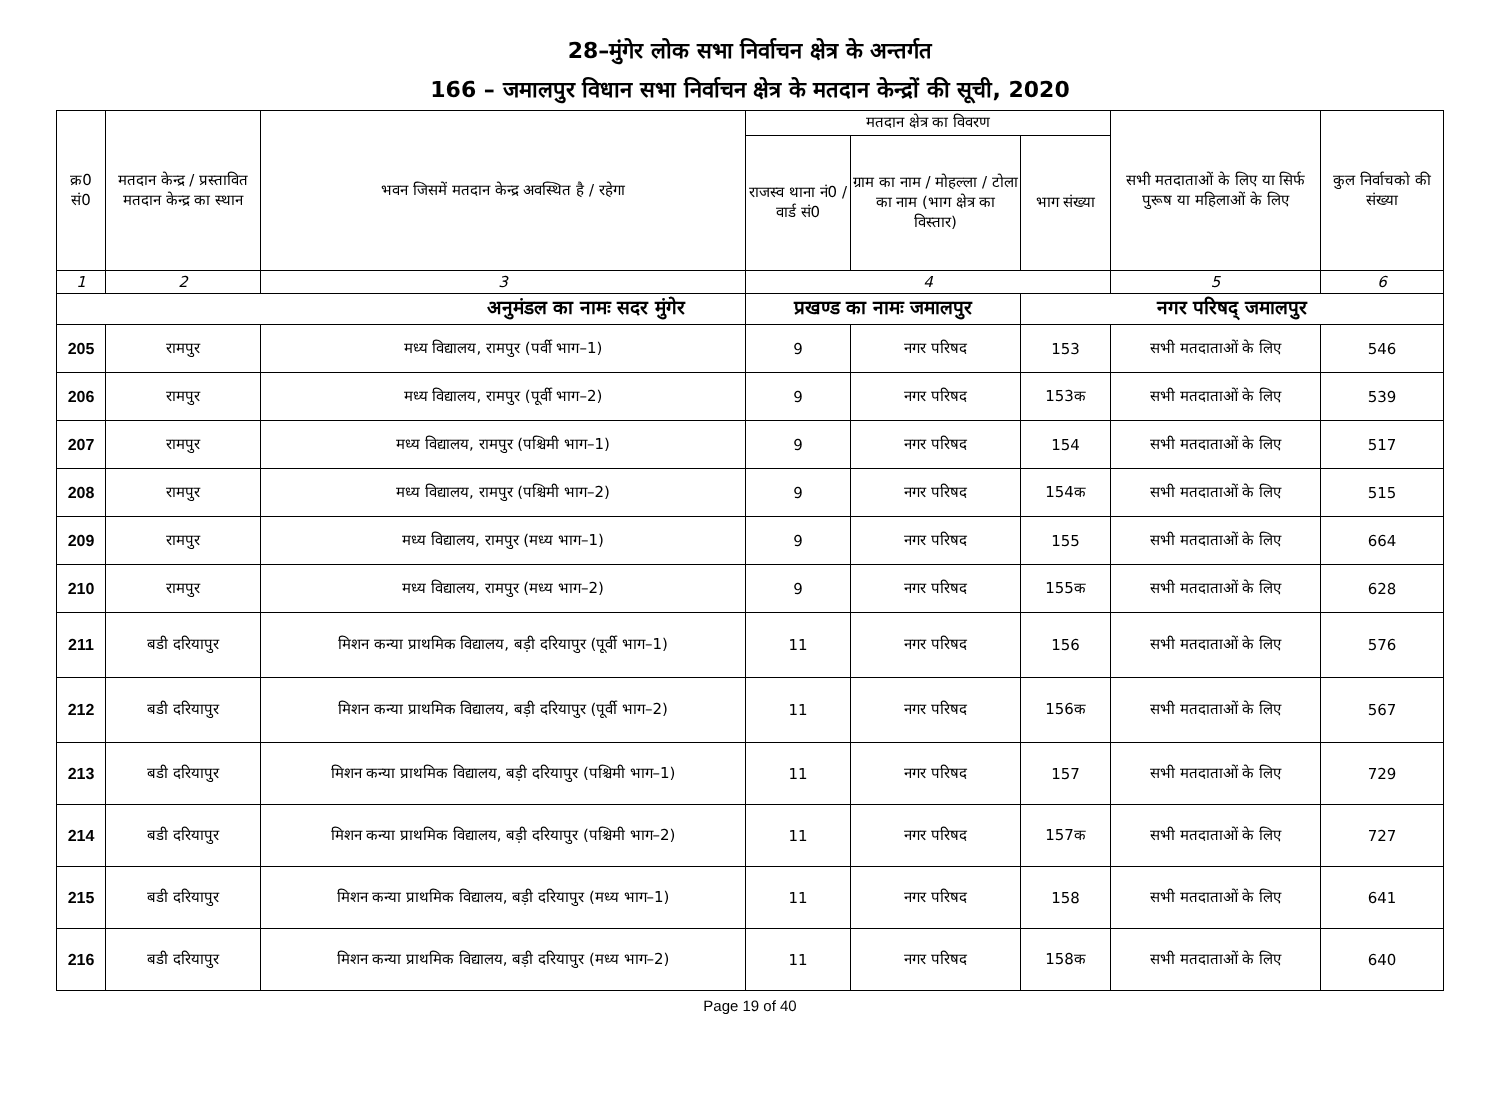28–मुंगेर लोक सभा निर्वाचन क्षेत्र के अन्तर्गत
166 – जमालपुर विधान सभा निर्वाचन क्षेत्र के मतदान केन्द्रों की सूची, 2020
| क्र0 सं0 | मतदान केन्द्र / प्रस्तावित मतदान केन्द्र का स्थान | भवन जिसमें मतदान केन्द्र अवस्थित है / रहेगा | मतदान क्षेत्र का विवरण | | | सभी मतदाताओं के लिए या सिर्फ पुरूष या महिलाओं के लिए | कुल निर्वाचको की संख्या |
| --- | --- | --- | --- | --- | --- | --- | --- |
| | | | राजस्व थाना नं0 / वार्ड सं0 | ग्राम का नाम / मोहल्ला / टोला का नाम (भाग क्षेत्र का विस्तार) | भाग संख्या | | |
| 1 | 2 | 3 | 4 | | | 5 | 6 |
| अनुमंडल का नामः सदर मुंगेर | | | प्रखण्ड का नामः जमालपुर | | नगर परिषद् जमालपुर | | |
| 205 | रामपुर | मध्य विद्यालय, रामपुर (पर्वी भाग–1) | 9 | नगर परिषद | 153 | सभी मतदाताओं के लिए | 546 |
| 206 | रामपुर | मध्य विद्यालय, रामपुर (पूर्वी भाग–2) | 9 | नगर परिषद | 153क | सभी मतदाताओं के लिए | 539 |
| 207 | रामपुर | मध्य विद्यालय, रामपुर (पश्चिमी भाग–1) | 9 | नगर परिषद | 154 | सभी मतदाताओं के लिए | 517 |
| 208 | रामपुर | मध्य विद्यालय, रामपुर (पश्चिमी भाग–2) | 9 | नगर परिषद | 154क | सभी मतदाताओं के लिए | 515 |
| 209 | रामपुर | मध्य विद्यालय, रामपुर (मध्य भाग–1) | 9 | नगर परिषद | 155 | सभी मतदाताओं के लिए | 664 |
| 210 | रामपुर | मध्य विद्यालय, रामपुर (मध्य भाग–2) | 9 | नगर परिषद | 155क | सभी मतदाताओं के लिए | 628 |
| 211 | बडी दरियापुर | मिशन कन्या प्राथमिक विद्यालय, बड़ी दरियापुर (पूर्वी भाग–1) | 11 | नगर परिषद | 156 | सभी मतदाताओं के लिए | 576 |
| 212 | बडी दरियापुर | मिशन कन्या प्राथमिक विद्यालय, बड़ी दरियापुर (पूर्वी भाग–2) | 11 | नगर परिषद | 156क | सभी मतदाताओं के लिए | 567 |
| 213 | बडी दरियापुर | मिशन कन्या प्राथमिक विद्यालय, बड़ी दरियापुर (पश्चिमी भाग–1) | 11 | नगर परिषद | 157 | सभी मतदाताओं के लिए | 729 |
| 214 | बडी दरियापुर | मिशन कन्या प्राथमिक विद्यालय, बड़ी दरियापुर (पश्चिमी भाग–2) | 11 | नगर परिषद | 157क | सभी मतदाताओं के लिए | 727 |
| 215 | बडी दरियापुर | मिशन कन्या प्राथमिक विद्यालय, बड़ी दरियापुर (मध्य भाग–1) | 11 | नगर परिषद | 158 | सभी मतदाताओं के लिए | 641 |
| 216 | बडी दरियापुर | मिशन कन्या प्राथमिक विद्यालय, बड़ी दरियापुर (मध्य भाग–2) | 11 | नगर परिषद | 158क | सभी मतदाताओं के लिए | 640 |
Page 19 of 40